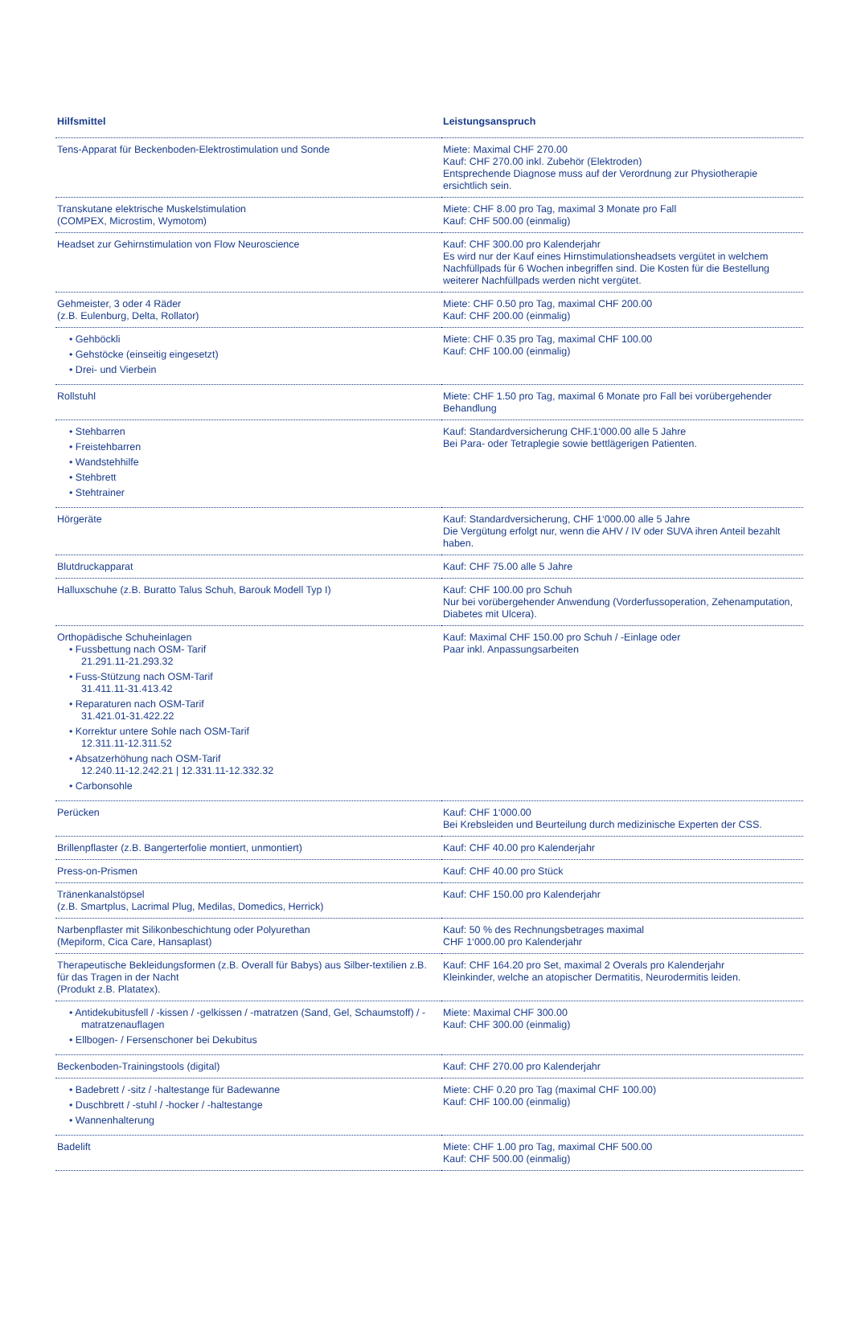| Hilfsmittel | Leistungsanspruch |
| --- | --- |
| Tens-Apparat für Beckenboden-Elektrostimulation und Sonde | Miete: Maximal CHF 270.00 Kauf: CHF 270.00 inkl. Zubehör (Elektroden) Entsprechende Diagnose muss auf der Verordnung zur Physiotherapie ersichtlich sein. |
| Transkutane elektrische Muskelstimulation (COMPEX, Microstim, Wymotom) | Miete: CHF 8.00 pro Tag, maximal 3 Monate pro Fall Kauf: CHF 500.00 (einmalig) |
| Headset zur Gehirnstimulation von Flow Neuroscience | Kauf: CHF 300.00 pro Kalenderjahr Es wird nur der Kauf eines Hirnstimulationsheadsets vergütet in welchem Nachfüllpads für 6 Wochen inbegriffen sind. Die Kosten für die Bestellung weiterer Nachfüllpads werden nicht vergütet. |
| Gehmeister, 3 oder 4 Räder (z.B. Eulenburg, Delta, Rollator) | Miete: CHF 0.50 pro Tag, maximal CHF 200.00 Kauf: CHF 200.00 (einmalig) |
| • Gehböckli • Gehstöcke (einseitig eingesetzt) • Drei- und Vierbein | Miete: CHF 0.35 pro Tag, maximal CHF 100.00 Kauf: CHF 100.00 (einmalig) |
| Rollstuhl | Miete: CHF 1.50 pro Tag, maximal 6 Monate pro Fall bei vorübergehender Behandlung |
| • Stehbarren • Freistehbarren • Wandstehhilfe • Stehbrett • Stehtrainer | Kauf: Standardversicherung CHF.1‘000.00 alle 5 Jahre Bei Para- oder Tetraplegie sowie bettlägerigen Patienten. |
| Hörgeräte | Kauf: Standardversicherung, CHF 1‘000.00 alle 5 Jahre Die Vergütung erfolgt nur, wenn die AHV / IV oder SUVA ihren Anteil bezahlt haben. |
| Blutdruckapparat | Kauf: CHF 75.00 alle 5 Jahre |
| Halluxschuhe (z.B. Buratto Talus Schuh, Barouk Modell Typ I) | Kauf: CHF 100.00 pro Schuh Nur bei vorübergehender Anwendung (Vorderfussoperation, Zehenamputation, Diabetes mit Ulcera). |
| Orthopädische Schuheinlagen • Fussbettung nach OSM- Tarif 21.291.11-21.293.32 • Fuss-Stützung nach OSM-Tarif 31.411.11-31.413.42 • Reparaturen nach OSM-Tarif 31.421.01-31.422.22 • Korrektur untere Sohle nach OSM-Tarif 12.311.11-12.311.52 • Absatzerhöhung nach OSM-Tarif 12.240.11-12.242.21 / 12.331.11-12.332.32 • Carbonsohle | Kauf: Maximal CHF 150.00 pro Schuh / -Einlage oder Paar inkl. Anpassungsarbeiten |
| Perücken | Kauf: CHF 1‘000.00 Bei Krebsleiden und Beurteilung durch medizinische Experten der CSS. |
| Brillenpflaster (z.B. Bangerterfolie montiert, unmontiert) | Kauf: CHF 40.00 pro Kalenderjahr |
| Press-on-Prismen | Kauf: CHF 40.00 pro Stück |
| Tränenkanalstöpsel (z.B. Smartplus, Lacrimal Plug, Medilas, Domedics, Herrick) | Kauf: CHF 150.00 pro Kalenderjahr |
| Narbenpflaster mit Silikonbeschichtung oder Polyurethan (Mepiform, Cica Care, Hansaplast) | Kauf: 50 % des Rechnungsbetrages maximal CHF 1‘000.00 pro Kalenderjahr |
| Therapeutische Bekleidungsformen (z.B. Overall für Babys) aus Silber-textilien z.B. für das Tragen in der Nacht (Produkt z.B. Platatex). | Kauf: CHF 164.20 pro Set, maximal 2 Overals pro Kalenderjahr Kleinkinder, welche an atopischer Dermatitis, Neurodermitis leiden. |
| • Antidekubitusfell / -kissen / -gelkissen / -matratzen (Sand, Gel, Schaumstoff) / -matratzenauflagen • Ellbogen- / Fersenschoner bei Dekubitus | Miete: Maximal CHF 300.00 Kauf: CHF 300.00 (einmalig) |
| Beckenboden-Trainingstools (digital) | Kauf: CHF 270.00 pro Kalenderjahr |
| • Badebrett / -sitz / -haltestange für Badewanne • Duschbrett / -stuhl / -hocker / -haltestange • Wannenhalterung | Miete: CHF 0.20 pro Tag (maximal CHF 100.00) Kauf: CHF 100.00 (einmalig) |
| Badelift | Miete: CHF 1.00 pro Tag, maximal CHF 500.00 Kauf: CHF 500.00 (einmalig) |